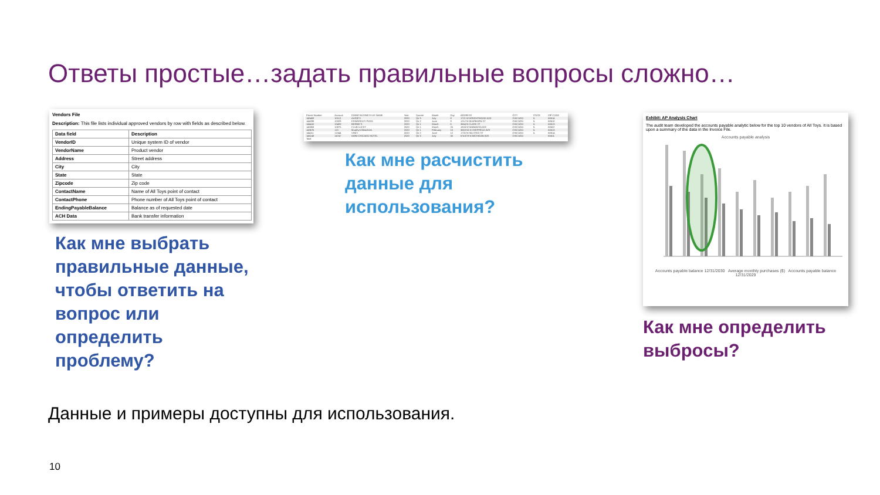Ответы простые…задать правильные вопросы сложно…
Vendors File
Description: This file lists individual approved vendors by row with fields as described below.
| Data field | Description |
| --- | --- |
| VendorID | Unique system ID of vendor |
| VendorName | Product vendor |
| Address | Street address |
| City | City |
| State | State |
| Zipcode | Zip code |
| ContactName | Name of All Toys point of contact |
| ContactPhone | Phone number of All Toys point of contact |
| EndingPayableBalance | Balance as of requested date |
| ACH Data | Bank transfer information |
Как мне выбрать правильные данные, чтобы ответить на вопрос или определить проблему?
| Permit Number | Account | DOING BUSINESS AS NAME | Year | Quarter | Month | Day | ADDRESS | CITY | STATE | ZIP CODE |
| 145483 | 10112 | AUGIE'S | 2020 | Qtr 3 | July | 8 | 1721 W WRIGHTWOOD AVE | CHICAGO | IL | 60614 |
| 144289 | 10329 | EDWARDO'S PIZZA | 2020 | Qtr 2 | June | 9 | 1212 N DEARBORN ST | CHICAGO | IL | 60610 |
| 144410 | 10493 | BERNIE'S | 2020 | Qtr 1 | March | 6 | 3664 N CLARK ST | CHICAGO | IL | 60613 |
| 145853 | 10875 | CLUB LUCKY | 2020 | Qtr 1 | March | 25 | 1824 W WABANSIA AVE | CHICAGO | IL | 60622 |
| 143676 | 113 | Murphy's Bleachers | 2020 | Qtr 1 | February | 10 | 3653-55 N SHEFFIELD AVE | CHICAGO | IL | 60613 |
| 144111 | 11344 | VINCI | 2020 | Qtr 2 | June | 12 | 1732 N HALSTED ST | CHICAGO | IL | 60614 |
| 146143 | 14747 | OMNI CHICAGO HOTEL | 2020 | Qtr 3 | July | 30 | 674-678 N MICHIGAN AVE | CHICAGO | | 60611 |
| Total | | | | | | | | | | |
Как мне расчистить данные для использования?
Exhibit: AP Analysis Chart
The audit team developed the accounts payable analytic below for the top 10 vendors of All Toys. It is based upon a summary of the data in the Invoice File.
Accounts payable analysis
Accounts payable balance 12/31/2030 Average monthly purchases ($) Accounts payable balance 12/31/2029
Как мне определить выбросы?
Данные и примеры доступны для использования.
10